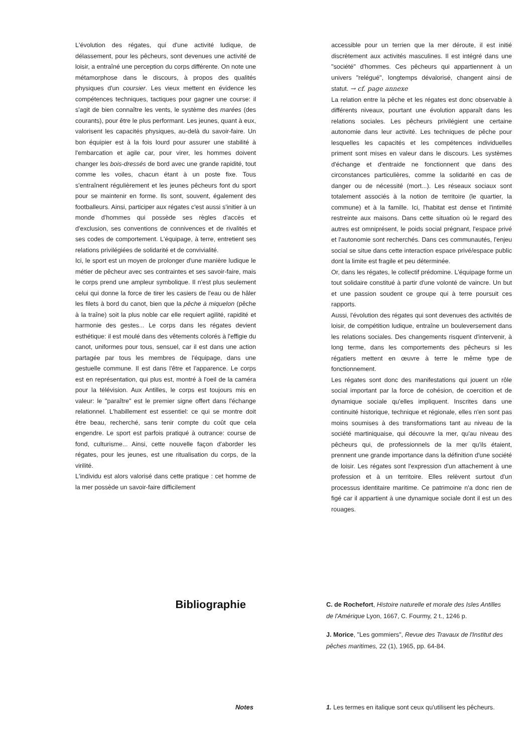L'évolution des régates, qui d'une activité ludique, de délassement, pour les pêcheurs, sont devenues une activité de loisir, a entraîné une perception du corps différente. On note une métamorphose dans le discours, à propos des qualités physiques d'un coursier. Les vieux mettent en évidence les compétences techniques, tactiques pour gagner une course: il s'agit de bien connaître les vents, le système des marées (des courants), pour être le plus performant. Les jeunes, quant à eux, valorisent les capacités physiques, au-delà du savoir-faire. Un bon équipier est à la fois lourd pour assurer une stabilité à l'embarcation et agile car, pour virer, les hommes doivent changer les bois-dressés de bord avec une grande rapidité, tout comme les voiles, chacun étant à un poste fixe. Tous s'entraînent régulièrement et les jeunes pêcheurs font du sport pour se maintenir en forme. Ils sont, souvent, également des footballeurs. Ainsi, participer aux régates c'est aussi s'initier à un monde d'hommes qui possède ses règles d'accès et d'exclusion, ses conventions de connivences et de rivalités et ses codes de comportement. L'équipage, à terre, entretient ses relations privilégiées de solidarité et de convivialité.
Ici, le sport est un moyen de prolonger d'une manière ludique le métier de pêcheur avec ses contraintes et ses savoir-faire, mais le corps prend une ampleur symbolique. Il n'est plus seulement celui qui donne la force de tirer les casiers de l'eau ou de hâler les filets à bord du canot, bien que la pêche à miquelon (pêche à la traîne) soit la plus noble car elle requiert agilité, rapidité et harmonie des gestes... Le corps dans les régates devient esthétique: il est moulé dans des vêtements colorés à l'effigie du canot, uniformes pour tous, sensuel, car il est dans une action partagée par tous les membres de l'équipage, dans une gestuelle commune. Il est dans l'être et l'apparence. Le corps est en représentation, qui plus est, montré à l'oeil de la caméra pour la télévision. Aux Antilles, le corps est toujours mis en valeur: le "paraître" est le premier signe offert dans l'échange relationnel. L'habillement est essentiel: ce qui se montre doit être beau, recherché, sans tenir compte du coût que cela engendre. Le sport est parfois pratiqué à outrance: course de fond, culturisme... Ainsi, cette nouvelle façon d'aborder les régates, pour les jeunes, est une ritualisation du corps, de la virilité.
L'individu est alors valorisé dans cette pratique : cet homme de la mer possède un savoir-faire difficilement
accessible pour un terrien que la mer déroute, il est initié discrètement aux activités masculines. Il est intégré dans une "société" d'hommes. Ces pêcheurs qui appartiennent à un univers "relégué", longtemps dévalorisé, changent ainsi de statut. → cf. page annexe
La relation entre la pêche et les régates est donc observable à différents niveaux, pourtant une évolution apparaît dans les relations sociales. Les pêcheurs privilégient une certaine autonomie dans leur activité. Les techniques de pêche pour lesquelles les capacités et les compétences individuelles priment sont mises en valeur dans le discours. Les systèmes d'échange et d'entraide ne fonctionnent que dans des circonstances particulières, comme la solidarité en cas de danger ou de nécessité (mort...). Les réseaux sociaux sont totalement associés à la notion de territoire (le quartier, la commune) et à la famille. Ici, l'habitat est dense et l'intimité restreinte aux maisons. Dans cette situation où le regard des autres est omniprésent, le poids social prégnant, l'espace privé et l'autonomie sont recherchés. Dans ces communautés, l'enjeu social se situe dans cette interaction espace privé/espace public dont la limite est fragile et peu déterminée.
Or, dans les régates, le collectif prédomine. L'équipage forme un tout solidaire constitué à partir d'une volonté de vaincre. Un but et une passion soudent ce groupe qui à terre poursuit ces rapports.
Aussi, l'évolution des régates qui sont devenues des activités de loisir, de compétition ludique, entraîne un bouleversement dans les relations sociales. Des changements risquent d'intervenir, à long terme, dans les comportements des pêcheurs si les régatiers mettent en œuvre à terre le même type de fonctionnement.
Les régates sont donc des manifestations qui jouent un rôle social important par la force de cohésion, de coercition et de dynamique sociale qu'elles impliquent. Inscrites dans une continuité historique, technique et régionale, elles n'en sont pas moins soumises à des transformations tant au niveau de la société martiniquaise, qui découvre la mer, qu'au niveau des pêcheurs qui, de professionnels de la mer qu'ils étaient, prennent une grande importance dans la définition d'une société de loisir. Les régates sont l'expression d'un attachement à une profession et à un territoire. Elles relèvent surtout d'un processus identitaire maritime. Ce patrimoine n'a donc rien de figé car il appartient à une dynamique sociale dont il est un des rouages.
Bibliographie
C. de Rochefort, Histoire naturelle et morale des Isles Antilles de l'Amérique Lyon, 1667, C. Fourmy, 2 t., 1246 p.
J. Morice, "Les gommiers", Revue des Travaux de l'Institut des pêches maritimes, 22 (1), 1965, pp. 64-84.
Notes
1. Les termes en italique sont ceux qu'utilisent les pêcheurs.